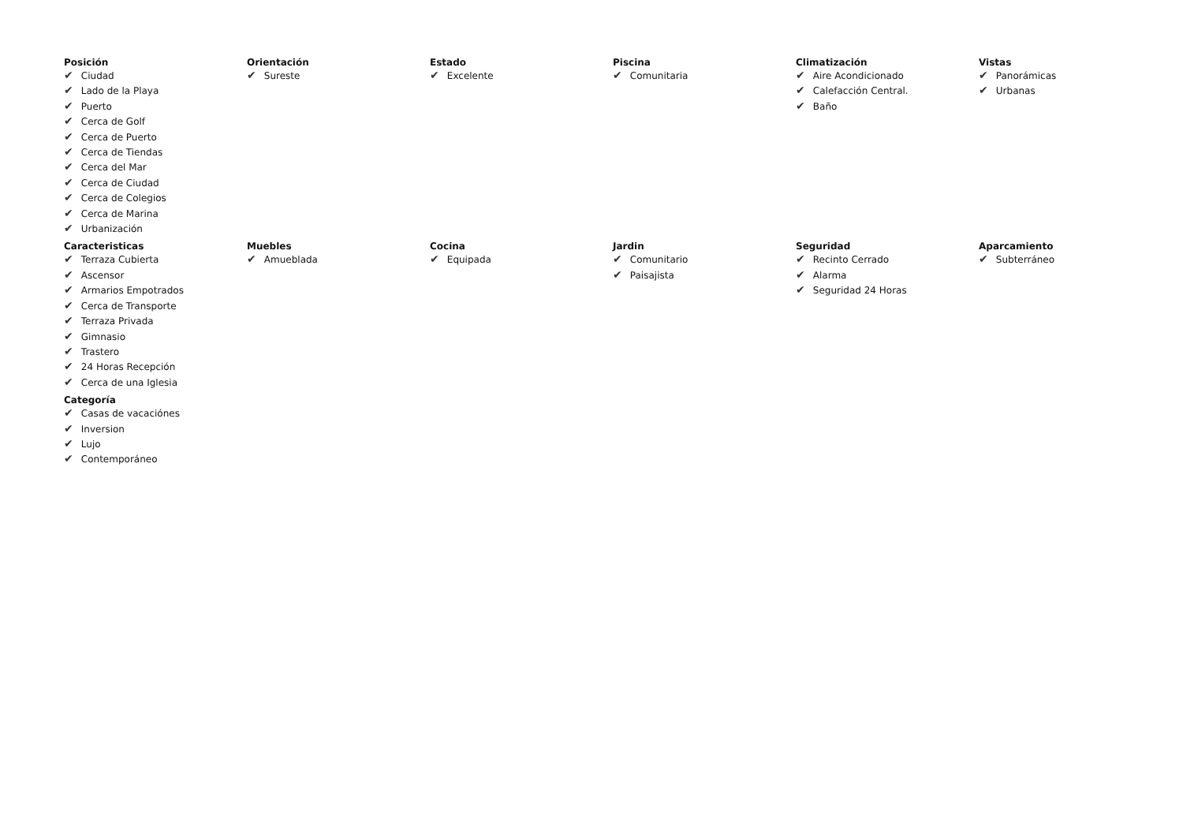Posición
✔ Ciudad
✔ Lado de la Playa
✔ Puerto
✔ Cerca de Golf
✔ Cerca de Puerto
✔ Cerca de Tiendas
✔ Cerca del Mar
✔ Cerca de Ciudad
✔ Cerca de Colegios
✔ Cerca de Marina
✔ Urbanización
Orientación
✔ Sureste
Estado
✔ Excelente
Piscina
✔ Comunitaria
Climatización
✔ Aire Acondicionado
✔ Calefacción Central.
✔ Baño
Vistas
✔ Panorámicas
✔ Urbanas
Caracteristicas
✔ Terraza Cubierta
✔ Ascensor
✔ Armarios Empotrados
✔ Cerca de Transporte
✔ Terraza Privada
✔ Gimnasio
✔ Trastero
✔ 24 Horas Recepción
✔ Cerca de una Iglesia
Muebles
✔ Amueblada
Cocina
✔ Equipada
Jardin
✔ Comunitario
✔ Paisajista
Seguridad
✔ Recinto Cerrado
✔ Alarma
✔ Seguridad 24 Horas
Aparcamiento
✔ Subterráneo
Categoría
✔ Casas de vacaciónes
✔ Inversion
✔ Lujo
✔ Contemporáneo